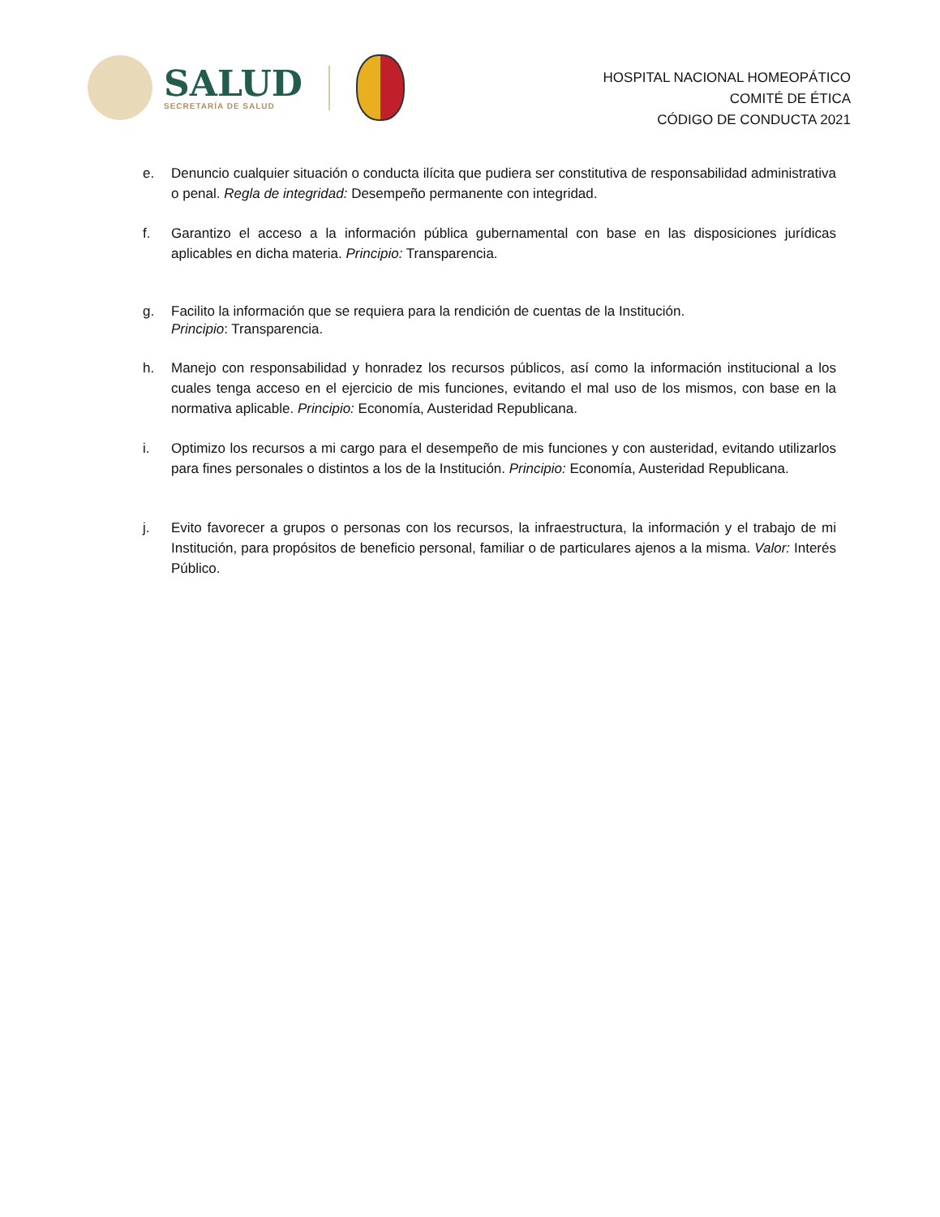SALUD
SECRETARÍA DE SALUD
HOSPITAL NACIONAL HOMEOPÁTICO
COMITÉ DE ÉTICA
CÓDIGO DE CONDUCTA 2021
e. Denuncio cualquier situación o conducta ilícita que pudiera ser constitutiva de responsabilidad administrativa o penal. Regla de integridad: Desempeño permanente con integridad.
f. Garantizo el acceso a la información pública gubernamental con base en las disposiciones jurídicas aplicables en dicha materia. Principio: Transparencia.
g. Facilito la información que se requiera para la rendición de cuentas de la Institución.
Principio: Transparencia.
h. Manejo con responsabilidad y honradez los recursos públicos, así como la información institucional a los cuales tenga acceso en el ejercicio de mis funciones, evitando el mal uso de los mismos, con base en la normativa aplicable. Principio: Economía, Austeridad Republicana.
i. Optimizo los recursos a mi cargo para el desempeño de mis funciones y con austeridad, evitando utilizarlos para fines personales o distintos a los de la Institución. Principio: Economía, Austeridad Republicana.
j. Evito favorecer a grupos o personas con los recursos, la infraestructura, la información y el trabajo de mi Institución, para propósitos de beneficio personal, familiar o de particulares ajenos a la misma. Valor: Interés Público.